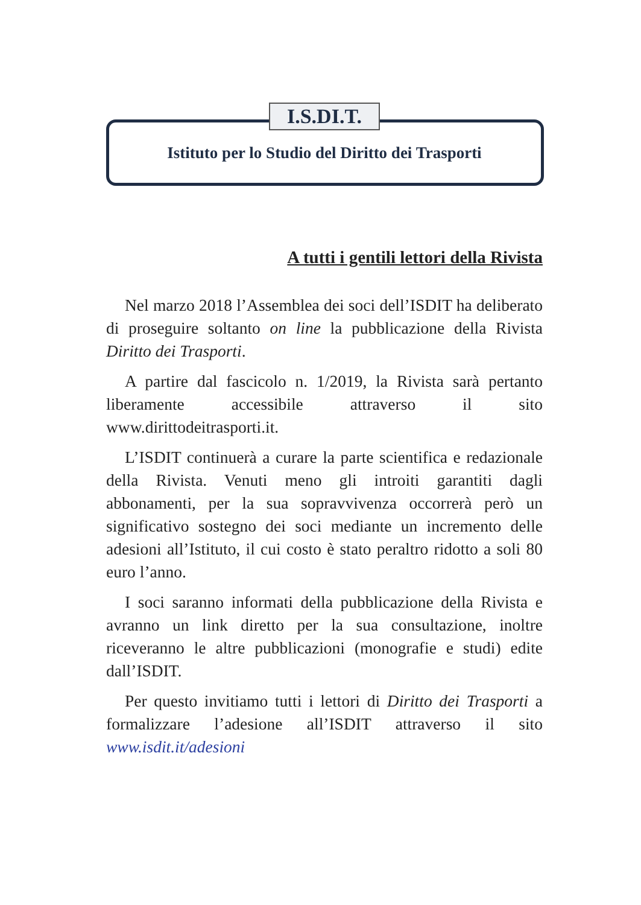I.S.DI.T.
Istituto per lo Studio del Diritto dei Trasporti
A tutti i gentili lettori della Rivista
Nel marzo 2018 l’Assemblea dei soci dell’ISDIT ha deliberato di proseguire soltanto on line la pubblicazione della Rivista Diritto dei Trasporti.
A partire dal fascicolo n. 1/2019, la Rivista sarà pertanto liberamente accessibile attraverso il sito www.dirittodeitrasporti.it.
L’ISDIT continuerà a curare la parte scientifica e redazionale della Rivista. Venuti meno gli introiti garantiti dagli abbonamenti, per la sua sopravvivenza occorrerà però un significativo sostegno dei soci mediante un incremento delle adesioni all’Istituto, il cui costo è stato peraltro ridotto a soli 80 euro l’anno.
I soci saranno informati della pubblicazione della Rivista e avranno un link diretto per la sua consultazione, inoltre riceveranno le altre pubblicazioni (monografie e studi) edite dall’ISDIT.
Per questo invitiamo tutti i lettori di Diritto dei Trasporti a formalizzare l’adesione all’ISDIT attraverso il sito www.isdit.it/adesioni